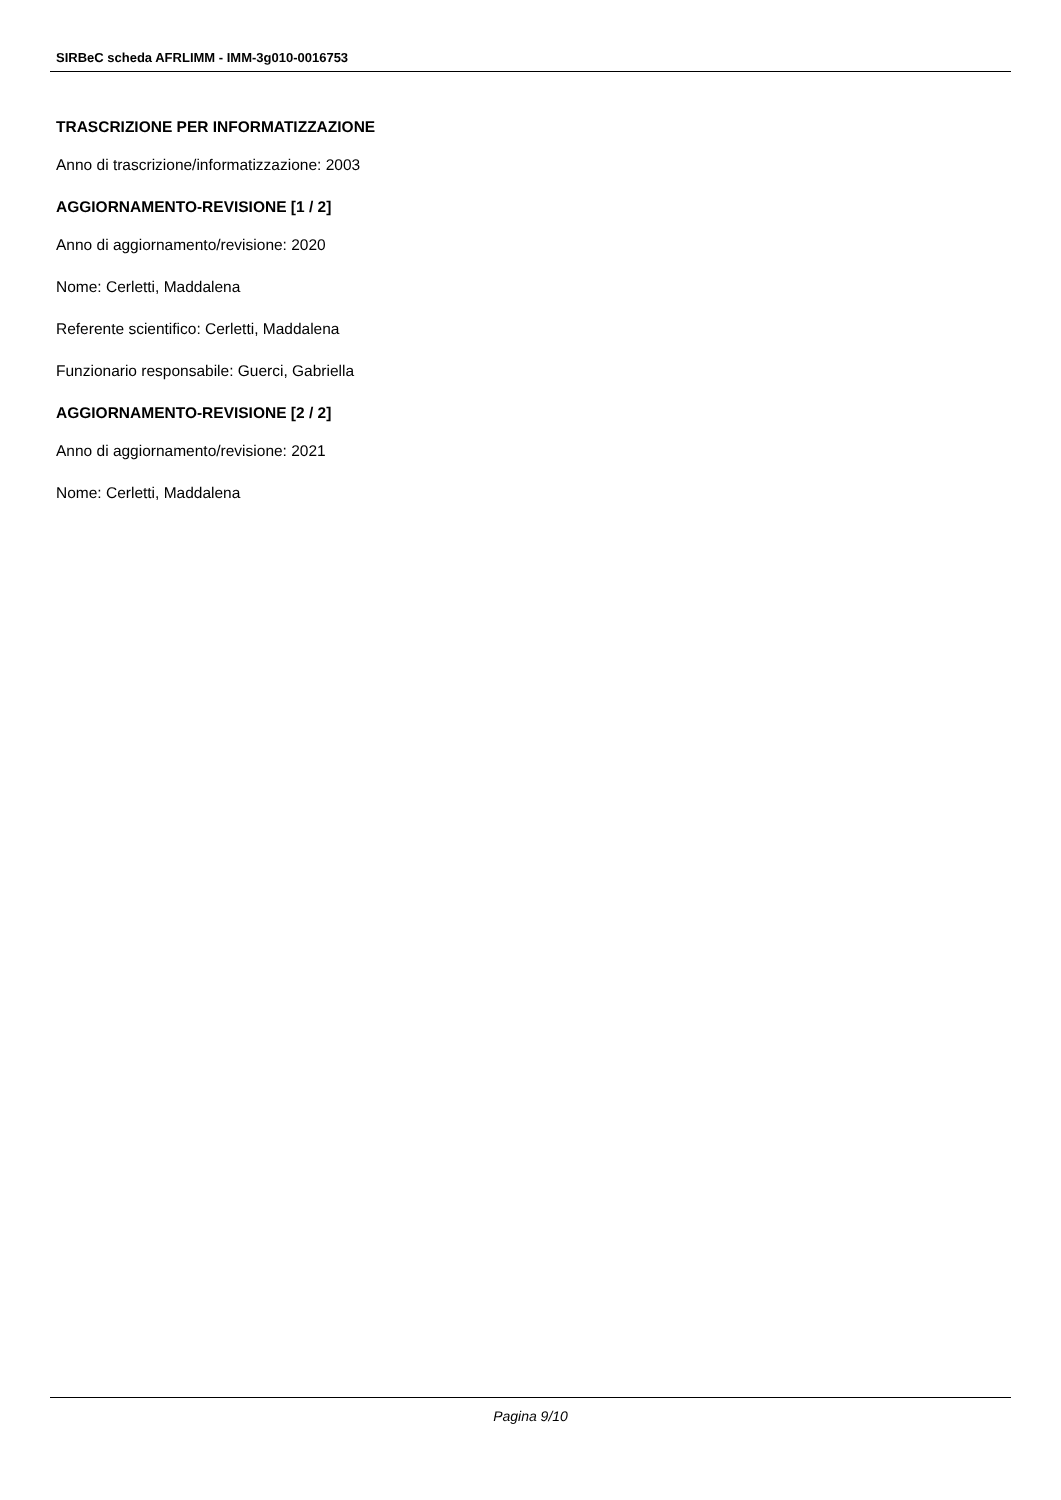SIRBeC scheda AFRLIMM - IMM-3g010-0016753
TRASCRIZIONE PER INFORMATIZZAZIONE
Anno di trascrizione/informatizzazione: 2003
AGGIORNAMENTO-REVISIONE [1 / 2]
Anno di aggiornamento/revisione: 2020
Nome: Cerletti, Maddalena
Referente scientifico: Cerletti, Maddalena
Funzionario responsabile: Guerci, Gabriella
AGGIORNAMENTO-REVISIONE [2 / 2]
Anno di aggiornamento/revisione: 2021
Nome: Cerletti, Maddalena
Pagina 9/10